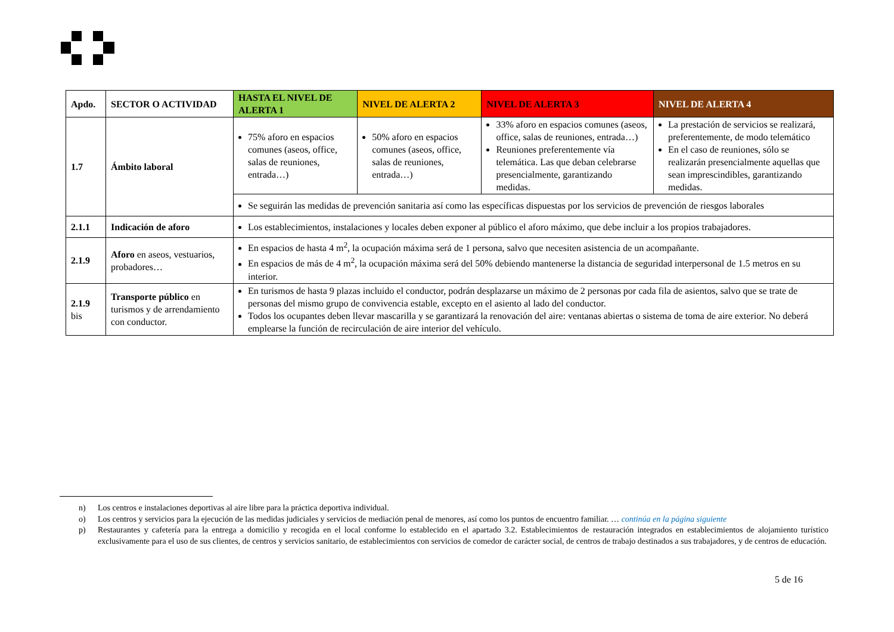| Apdo. | SECTOR O ACTIVIDAD | HASTA EL NIVEL DE ALERTA 1 | NIVEL DE ALERTA 2 | NIVEL DE ALERTA 3 | NIVEL DE ALERTA 4 |
| --- | --- | --- | --- | --- | --- |
| 1.7 | Ámbito laboral | 75% aforo en espacios comunes (aseos, office, salas de reuniones, entrada…) | 50% aforo en espacios comunes (aseos, office, salas de reuniones, entrada…) | 33% aforo en espacios comunes (aseos, office, salas de reuniones, entrada…) Reuniones preferentemente vía telemática. Las que deban celebrarse presencialmente, garantizando medidas. | La prestación de servicios se realizará, preferentemente, de modo telemático En el caso de reuniones, sólo se realizarán presencialmente aquellas que sean imprescindibles, garantizando medidas. |
| | | Se seguirán las medidas de prevención sanitaria así como las específicas dispuestas por los servicios de prevención de riesgos laborales | | | |
| 2.1.1 | Indicación de aforo | Los establecimientos, instalaciones y locales deben exponer al público el aforo máximo, que debe incluir a los propios trabajadores. | | | |
| 2.1.9 | Aforo en aseos, vestuarios, probadores… | En espacios de hasta 4 m<sup>2</sup>, la ocupación máxima será de 1 persona, salvo que necesiten asistencia de un acompañante. En espacios de más de 4 m<sup>2</sup>, la ocupación máxima será del 50% debiendo mantenerse la distancia de seguridad interpersonal de 1.5 metros en su interior. | | | |
| 2.1.9 bis | Transporte público en turismos y de arrendamiento con conductor. | En turismos de hasta 9 plazas incluido el conductor, podrán desplazarse un máximo de 2 personas por cada fila de asientos, salvo que se trate de personas del mismo grupo de convivencia estable, excepto en el asiento al lado del conductor. Todos los ocupantes deben llevar mascarilla y se garantizará la renovación del aire: ventanas abiertas o sistema de toma de aire exterior. No deberá emplearse la función de recirculación de aire interior del vehículo. | | | |
n) Los centros e instalaciones deportivas al aire libre para la práctica deportiva individual.
o) Los centros y servicios para la ejecución de las medidas judiciales y servicios de mediación penal de menores, así como los puntos de encuentro familiar. … continúa en la página siguiente
p) Restaurantes y cafetería para la entrega a domicilio y recogida en el local conforme lo establecido en el apartado 3.2. Establecimientos de restauración integrados en establecimientos de alojamiento turístico exclusivamente para el uso de sus clientes, de centros y servicios sanitario, de establecimientos con servicios de comedor de carácter social, de centros de trabajo destinados a sus trabajadores, y de centros de educación.
5 de 16